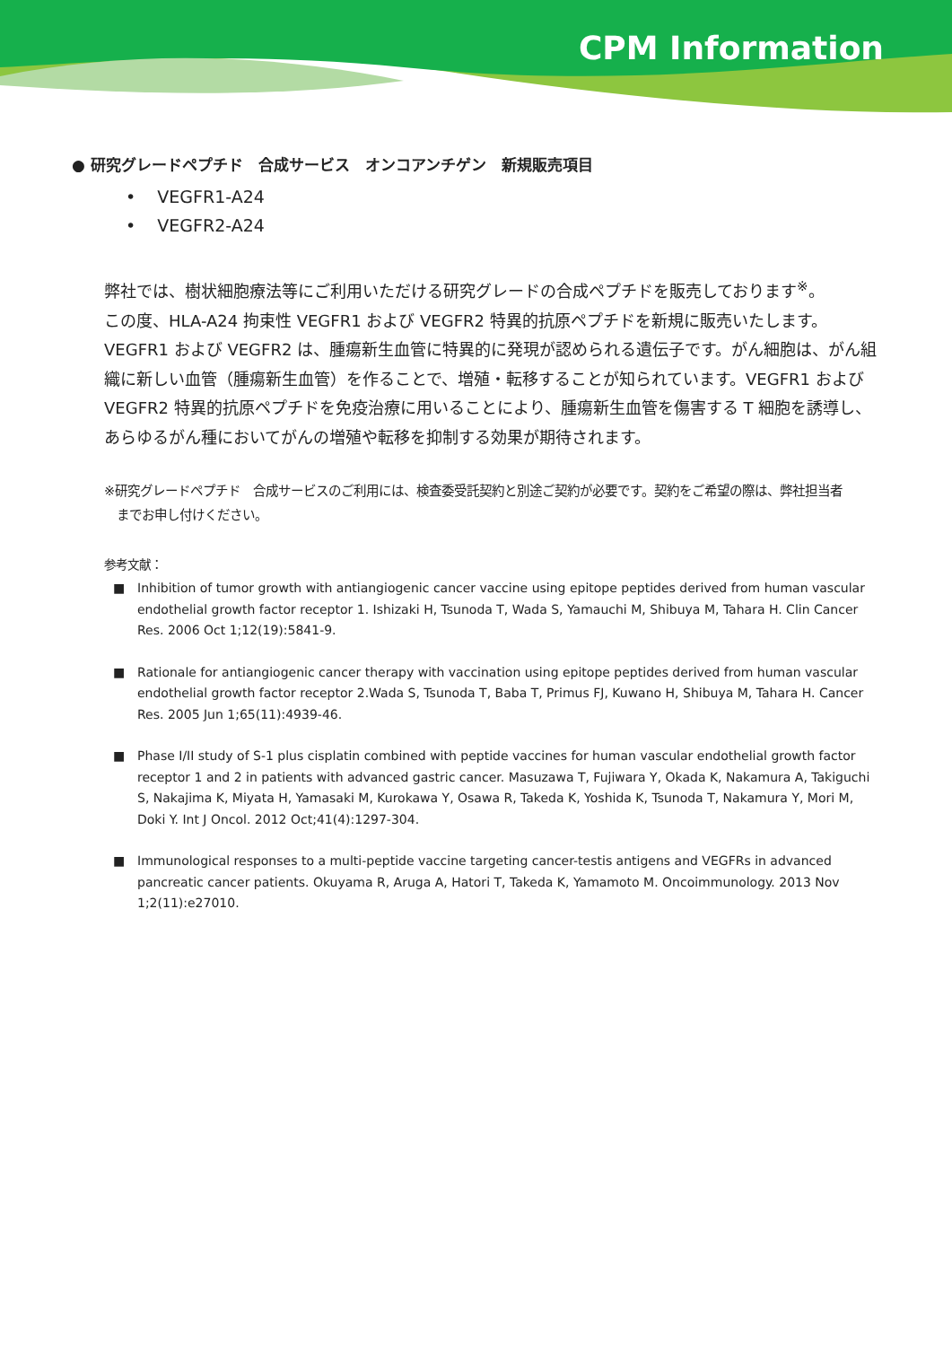CPM Information
● 研究グレードペプチド　合成サービス　オンコアンチゲン　新規販売項目
• VEGFR1-A24
• VEGFR2-A24
弊社では、樹状細胞療法等にご利用いただける研究グレードの合成ペプチドを販売しております<sup>※</sup>。
この度、HLA-A24 拘束性 VEGFR1 および VEGFR2 特異的抗原ペプチドを新規に販売いたします。
VEGFR1 および VEGFR2 は、腫瘍新生血管に特異的に発現が認められる遺伝子です。がん細胞は、がん組織に新しい血管（腫瘍新生血管）を作ることで、増殖・転移することが知られています。VEGFR1 および VEGFR2 特異的抗原ペプチドを免疫治療に用いることにより、腫瘍新生血管を傷害する T 細胞を誘導し、あらゆるがん種においてがんの増殖や転移を抑制する効果が期待されます。
※研究グレードペプチド　合成サービスのご利用には、検査委受託契約と別途ご契約が必要です。契約をご希望の際は、弊社担当者
　までお申し付けください。
参考文献：
■ Inhibition of tumor growth with antiangiogenic cancer vaccine using epitope peptides derived from human vascular endothelial growth factor receptor 1. Ishizaki H, Tsunoda T, Wada S, Yamauchi M, Shibuya M, Tahara H. Clin Cancer Res. 2006 Oct 1;12(19):5841-9.
■ Rationale for antiangiogenic cancer therapy with vaccination using epitope peptides derived from human vascular endothelial growth factor receptor 2.Wada S, Tsunoda T, Baba T, Primus FJ, Kuwano H, Shibuya M, Tahara H. Cancer Res. 2005 Jun 1;65(11):4939-46.
■ Phase I/II study of S-1 plus cisplatin combined with peptide vaccines for human vascular endothelial growth factor receptor 1 and 2 in patients with advanced gastric cancer. Masuzawa T, Fujiwara Y, Okada K, Nakamura A, Takiguchi S, Nakajima K, Miyata H, Yamasaki M, Kurokawa Y, Osawa R, Takeda K, Yoshida K, Tsunoda T, Nakamura Y, Mori M, Doki Y. Int J Oncol. 2012 Oct;41(4):1297-304.
■ Immunological responses to a multi-peptide vaccine targeting cancer-testis antigens and VEGFRs in advanced pancreatic cancer patients. Okuyama R, Aruga A, Hatori T, Takeda K, Yamamoto M. Oncoimmunology. 2013 Nov 1;2(11):e27010.